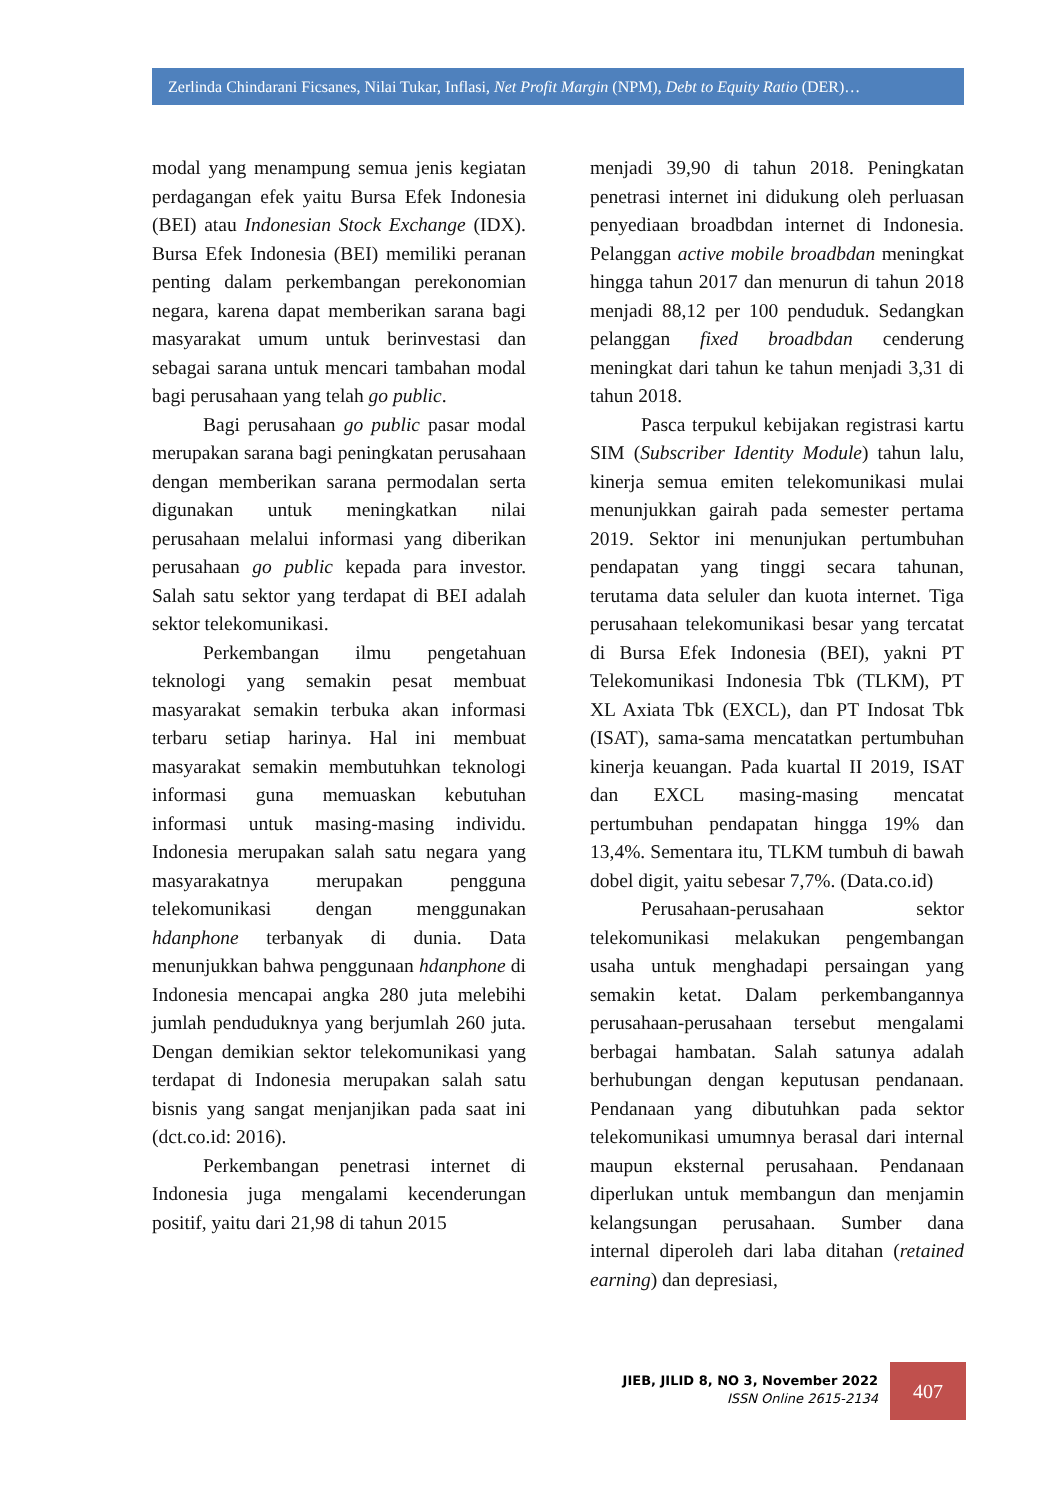Zerlinda Chindarani Ficsanes, Nilai Tukar, Inflasi, Net Profit Margin (NPM), Debt to Equity Ratio (DER)…
modal yang menampung semua jenis kegiatan perdagangan efek yaitu Bursa Efek Indonesia (BEI) atau Indonesian Stock Exchange (IDX). Bursa Efek Indonesia (BEI) memiliki peranan penting dalam perkembangan perekonomian negara, karena dapat memberikan sarana bagi masyarakat umum untuk berinvestasi dan sebagai sarana untuk mencari tambahan modal bagi perusahaan yang telah go public.
Bagi perusahaan go public pasar modal merupakan sarana bagi peningkatan perusahaan dengan memberikan sarana permodalan serta digunakan untuk meningkatkan nilai perusahaan melalui informasi yang diberikan perusahaan go public kepada para investor. Salah satu sektor yang terdapat di BEI adalah sektor telekomunikasi.
Perkembangan ilmu pengetahuan teknologi yang semakin pesat membuat masyarakat semakin terbuka akan informasi terbaru setiap harinya. Hal ini membuat masyarakat semakin membutuhkan teknologi informasi guna memuaskan kebutuhan informasi untuk masing-masing individu. Indonesia merupakan salah satu negara yang masyarakatnya merupakan pengguna telekomunikasi dengan menggunakan hdanphone terbanyak di dunia. Data menunjukkan bahwa penggunaan hdanphone di Indonesia mencapai angka 280 juta melebihi jumlah penduduknya yang berjumlah 260 juta. Dengan demikian sektor telekomunikasi yang terdapat di Indonesia merupakan salah satu bisnis yang sangat menjanjikan pada saat ini (dct.co.id: 2016).
Perkembangan penetrasi internet di Indonesia juga mengalami kecenderungan positif, yaitu dari 21,98 di tahun 2015
menjadi 39,90 di tahun 2018. Peningkatan penetrasi internet ini didukung oleh perluasan penyediaan broadbdan internet di Indonesia. Pelanggan active mobile broadbdan meningkat hingga tahun 2017 dan menurun di tahun 2018 menjadi 88,12 per 100 penduduk. Sedangkan pelanggan fixed broadbdan cenderung meningkat dari tahun ke tahun menjadi 3,31 di tahun 2018.
Pasca terpukul kebijakan registrasi kartu SIM (Subscriber Identity Module) tahun lalu, kinerja semua emiten telekomunikasi mulai menunjukkan gairah pada semester pertama 2019. Sektor ini menunjukan pertumbuhan pendapatan yang tinggi secara tahunan, terutama data seluler dan kuota internet. Tiga perusahaan telekomunikasi besar yang tercatat di Bursa Efek Indonesia (BEI), yakni PT Telekomunikasi Indonesia Tbk (TLKM), PT XL Axiata Tbk (EXCL), dan PT Indosat Tbk (ISAT), sama-sama mencatatkan pertumbuhan kinerja keuangan. Pada kuartal II 2019, ISAT dan EXCL masing-masing mencatat pertumbuhan pendapatan hingga 19% dan 13,4%. Sementara itu, TLKM tumbuh di bawah dobel digit, yaitu sebesar 7,7%. (Data.co.id)
Perusahaan-perusahaan sektor telekomunikasi melakukan pengembangan usaha untuk menghadapi persaingan yang semakin ketat. Dalam perkembangannya perusahaan-perusahaan tersebut mengalami berbagai hambatan. Salah satunya adalah berhubungan dengan keputusan pendanaan. Pendanaan yang dibutuhkan pada sektor telekomunikasi umumnya berasal dari internal maupun eksternal perusahaan. Pendanaan diperlukan untuk membangun dan menjamin kelangsungan perusahaan. Sumber dana internal diperoleh dari laba ditahan (retained earning) dan depresiasi,
JIEB, JILID 8, NO 3, November 2022
ISSN Online 2615-2134
407